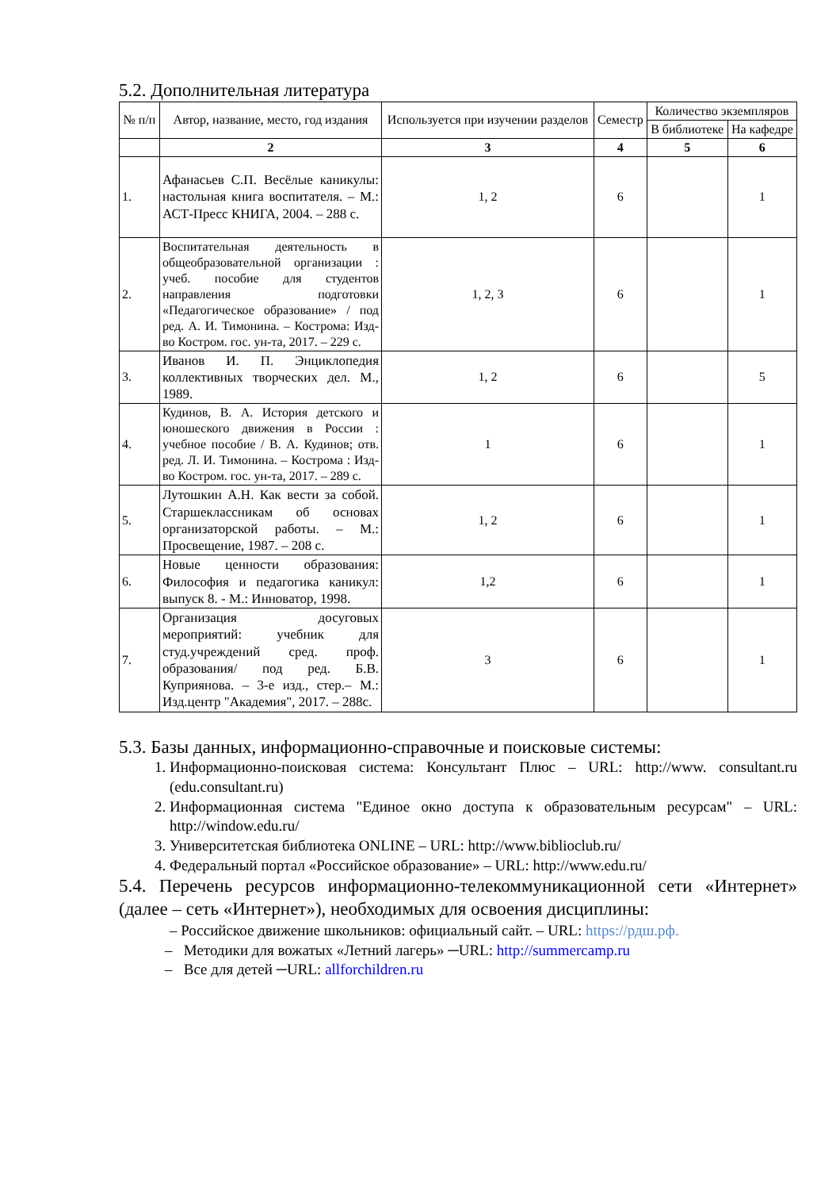5.2. Дополнительная литература
| № п/п | Автор, название, место, год издания | Используется при изучении разделов | Семестр | Количество экземпляров | |
| --- | --- | --- | --- | --- | --- |
| | | | | В библиотеке | На кафедре |
| | 2 | 3 | 4 | 5 | 6 |
| 1. | Афанасьев С.П. Весёлые каникулы: настольная книга воспитателя. – М.: АСТ-Пресс КНИГА, 2004. – 288 с. | 1, 2 | 6 | | 1 |
| 2. | Воспитательная деятельность в общеобразовательной организации : учеб. пособие для студентов направления подготовки «Педагогическое образование» / под ред. А. И. Тимонина. – Кострома: Изд-во Костром. гос. ун-та, 2017. – 229 с. | 1, 2, 3 | 6 | | 1 |
| 3. | Иванов И. П. Энциклопедия коллективных творческих дел. М., 1989. | 1, 2 | 6 | | 5 |
| 4. | Кудинов, В. А. История детского и юношеского движения в России : учебное пособие / В. А. Кудинов; отв. ред. Л. И. Тимонина. – Кострома : Изд-во Костром. гос. ун-та, 2017. – 289 с. | 1 | 6 | | 1 |
| 5. | Лутошкин А.Н. Как вести за собой. Старшеклассникам об основах организаторской работы. – М.: Просвещение, 1987. – 208 с. | 1, 2 | 6 | | 1 |
| 6. | Новые ценности образования: Философия и педагогика каникул: выпуск 8. - М.: Инноватор, 1998. | 1,2 | 6 | | 1 |
| 7. | Организация досуговых мероприятий: учебник для студ.учреждений сред. проф. образования/ под ред. Б.В. Куприянова. – 3-е изд., стер.– М.: Изд.центр "Академия", 2017. – 288с. | 3 | 6 | | 1 |
5.3. Базы данных, информационно-справочные и поисковые системы:
1. Информационно-поисковая система: Консультант Плюс – URL: http://www. consultant.ru (edu.consultant.ru)
2. Информационная система "Единое окно доступа к образовательным ресурсам" – URL: http://window.edu.ru/
3. Университетская библиотека ONLINE – URL: http://www.biblioclub.ru/
4. Федеральный портал «Российское образование» – URL: http://www.edu.ru/
5.4. Перечень ресурсов информационно-телекоммуникационной сети «Интернет» (далее – сеть «Интернет»), необходимых для освоения дисциплины:
– Российское движение школьников: официальный сайт. – URL: https://рдш.рф.
– Методики для вожатых «Летний лагерь» ─URL: http://summercamp.ru
– Все для детей ─URL: allforchildren.ru